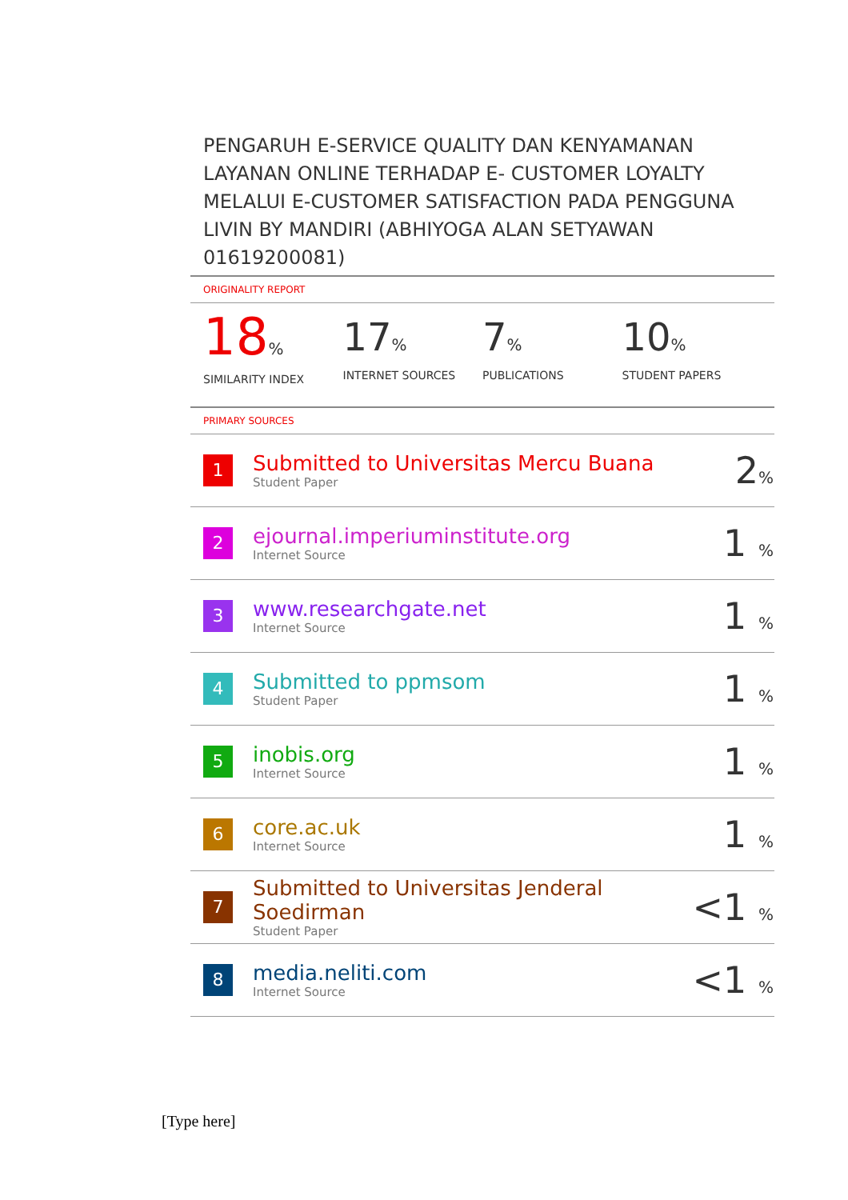PENGARUH E-SERVICE QUALITY DAN KENYAMANAN LAYANAN ONLINE TERHADAP E- CUSTOMER LOYALTY MELALUI E-CUSTOMER SATISFACTION PADA PENGGUNA LIVIN BY MANDIRI (ABHIYOGA ALAN SETYAWAN 01619200081)
ORIGINALITY REPORT
18%
SIMILARITY INDEX
17%
INTERNET SOURCES
7%
PUBLICATIONS
10%
STUDENT PAPERS
PRIMARY SOURCES
| 1 | Submitted to Universitas Mercu Buana Student Paper | 2 % |
| 2 | ejournal.imperiuminstitute.org Internet Source | 1 % |
| 3 | www.researchgate.net Internet Source | 1 % |
| 4 | Submitted to ppmsom Student Paper | 1 % |
| 5 | inobis.org Internet Source | 1 % |
| 6 | core.ac.uk Internet Source | 1 % |
| 7 | Submitted to Universitas Jenderal Soedirman Student Paper | <1 % |
| 8 | media.neliti.com Internet Source | <1 % |
[Type here]